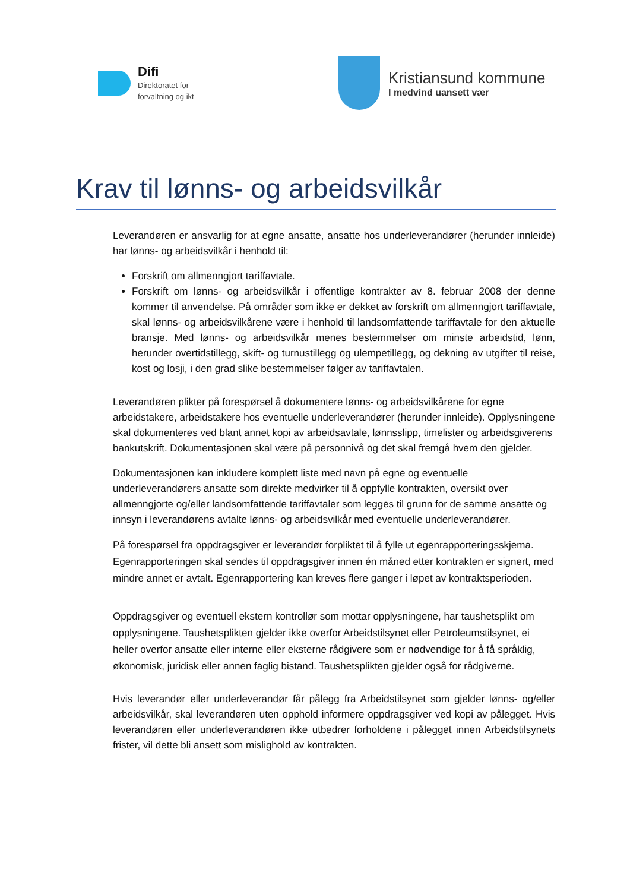Difi
Direktoratet for
forvaltning og ikt
Kristiansund kommune
I medvind uansett vær
Krav til lønns- og arbeidsvilkår
Leverandøren er ansvarlig for at egne ansatte, ansatte hos underleverandører (herunder innleide) har lønns- og arbeidsvilkår i henhold til:
Forskrift om allmenngjort tariffavtale.
Forskrift om lønns- og arbeidsvilkår i offentlige kontrakter av 8. februar 2008 der denne kommer til anvendelse. På områder som ikke er dekket av forskrift om allmenngjort tariffavtale, skal lønns- og arbeidsvilkårene være i henhold til landsomfattende tariffavtale for den aktuelle bransje. Med lønns- og arbeidsvilkår menes bestemmelser om minste arbeidstid, lønn, herunder overtidstillegg, skift- og turnustillegg og ulempetillegg, og dekning av utgifter til reise, kost og losji, i den grad slike bestemmelser følger av tariffavtalen.
Leverandøren plikter på forespørsel å dokumentere lønns- og arbeidsvilkårene for egne arbeidstakere, arbeidstakere hos eventuelle underleverandører (herunder innleide). Opplysningene skal dokumenteres ved blant annet kopi av arbeidsavtale, lønnsslipp, timelister og arbeidsgiverens bankutskrift. Dokumentasjonen skal være på personnivå og det skal fremgå hvem den gjelder.
Dokumentasjonen kan inkludere komplett liste med navn på egne og eventuelle underleverandørers ansatte som direkte medvirker til å oppfylle kontrakten, oversikt over allmenngjorte og/eller landsomfattende tariffavtaler som legges til grunn for de samme ansatte og innsyn i leverandørens avtalte lønns- og arbeidsvilkår med eventuelle underleverandører.
På forespørsel fra oppdragsgiver er leverandør forpliktet til å fylle ut egenrapporteringsskjema. Egenrapporteringen skal sendes til oppdragsgiver innen én måned etter kontrakten er signert, med mindre annet er avtalt. Egenrapportering kan kreves flere ganger i løpet av kontraktsperioden.
Oppdragsgiver og eventuell ekstern kontrollør som mottar opplysningene, har taushetsplikt om opplysningene. Taushetsplikten gjelder ikke overfor Arbeidstilsynet eller Petroleumstilsynet, ei heller overfor ansatte eller interne eller eksterne rådgivere som er nødvendige for å få språklig, økonomisk, juridisk eller annen faglig bistand. Taushetsplikten gjelder også for rådgiverne.
Hvis leverandør eller underleverandør får pålegg fra Arbeidstilsynet som gjelder lønns- og/eller arbeidsvilkår, skal leverandøren uten opphold informere oppdragsgiver ved kopi av pålegget. Hvis leverandøren eller underleverandøren ikke utbedrer forholdene i pålegget innen Arbeidstilsynets frister, vil dette bli ansett som mislighold av kontrakten.